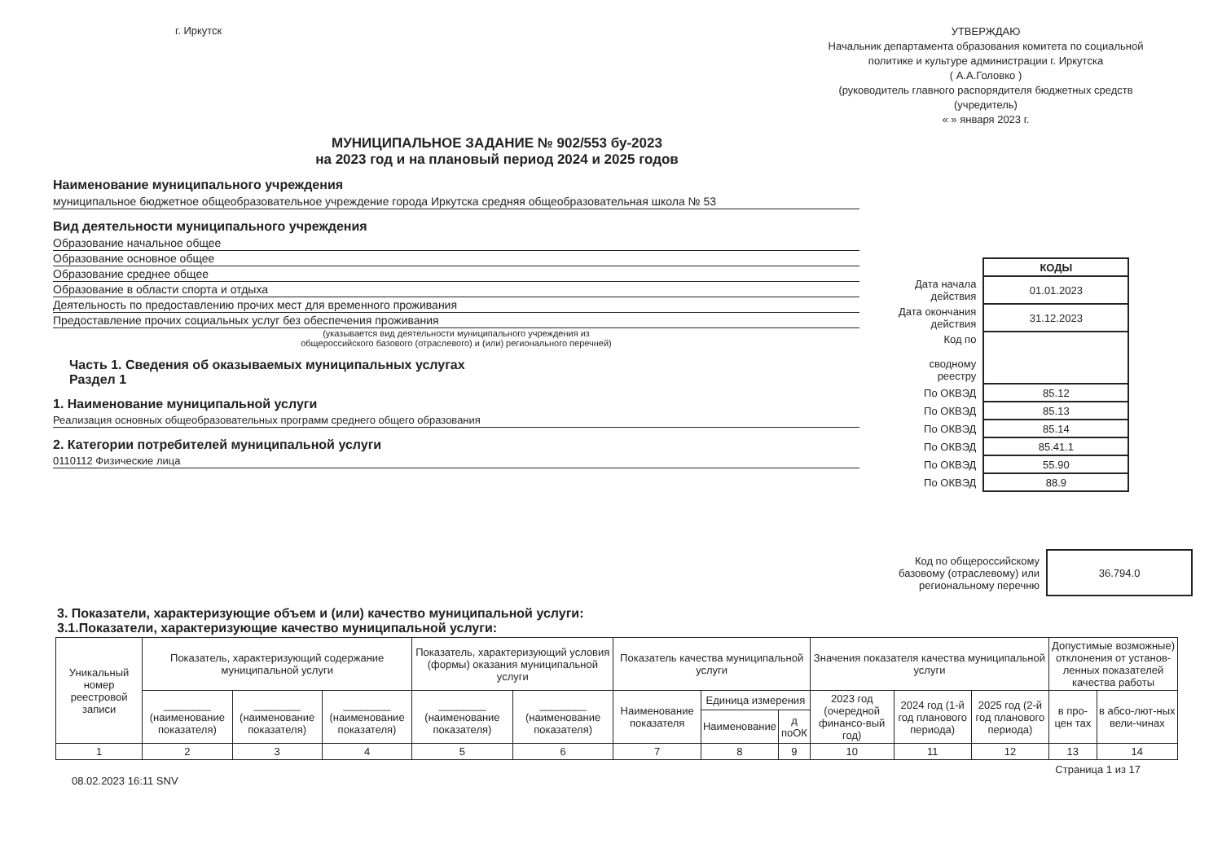г. Иркутск
УТВЕРЖДАЮ
Начальник департамента образования комитета по социальной политике и культуре администрации г. Иркутска
( А.А.Головко )
(руководитель главного распорядителя бюджетных средств (учредитель)
« » января 2023 г.
МУНИЦИПАЛЬНОЕ ЗАДАНИЕ № 902/553 бу-2023
на 2023 год и на плановый период 2024 и 2025 годов
Наименование муниципального учреждения
муниципальное бюджетное общеобразовательное учреждение города Иркутска средняя общеобразовательная школа № 53
Вид деятельности муниципального учреждения
Образование начальное общее
Образование основное общее
Образование среднее общее
Образование в области спорта и отдыха
Деятельность по предоставлению прочих мест для временного проживания
Предоставление прочих социальных услуг без обеспечения проживания
(указывается вид деятельности муниципального учреждения из
общероссийского базового (отраслевого) и (или) регионального перечней)
Часть 1. Сведения об оказываемых муниципальных услугах
Раздел 1
1. Наименование муниципальной услуги
Реализация основных общеобразовательных программ среднего общего образования
2. Категории потребителей муниципальной услуги
0110112 Физические лица
| | КОДЫ |
| Дата начала действия | 01.01.2023 |
| Дата окончания действия | 31.12.2023 |
| Код по сводному реестру | |
| По ОКВЭД | 85.12 |
| По ОКВЭД | 85.13 |
| По ОКВЭД | 85.14 |
| По ОКВЭД | 85.41.1 |
| По ОКВЭД | 55.90 |
| По ОКВЭД | 88.9 |
| Код по общероссийскому базовому (отраслевому) или региональному перечню | 36.794.0 |
3. Показатели, характеризующие объем и (или) качество муниципальной услуги:
3.1.Показатели, характеризующие качество муниципальной услуги:
| Уникальный номер реестровой записи | Показатель, характеризующий содержание муниципальной услуги | | | Показатель, характеризующий условия (формы) оказания муниципальной услуги | | Показатель качества муниципальной услуги | | | Значения показателя качества муниципальной услуги | | | Допустимые возможные) отклонения от установ-ленных показателей качества работы | |
| | ________ (наименование показателя) | ________ (наименование показателя) | ________ (наименование показателя) | ________ (наименование показателя) | ________ (наименование показателя) | Наименование показателя | Единица измерения | | 2023 год (очередной финансо-вый год) | 2024 год (1-й год планового периода) | 2025 год (2-й год планового периода) | в про-цен тах | в абсо-лют-ных вели-чинах |
| | | | | | | | Наименование | д поОК | | | | | |
| 1 | 2 | 3 | 4 | 5 | 6 | 7 | 8 | 9 | 10 | 11 | 12 | 13 | 14 |
08.02.2023 16:11 SNV Страница 1 из 17